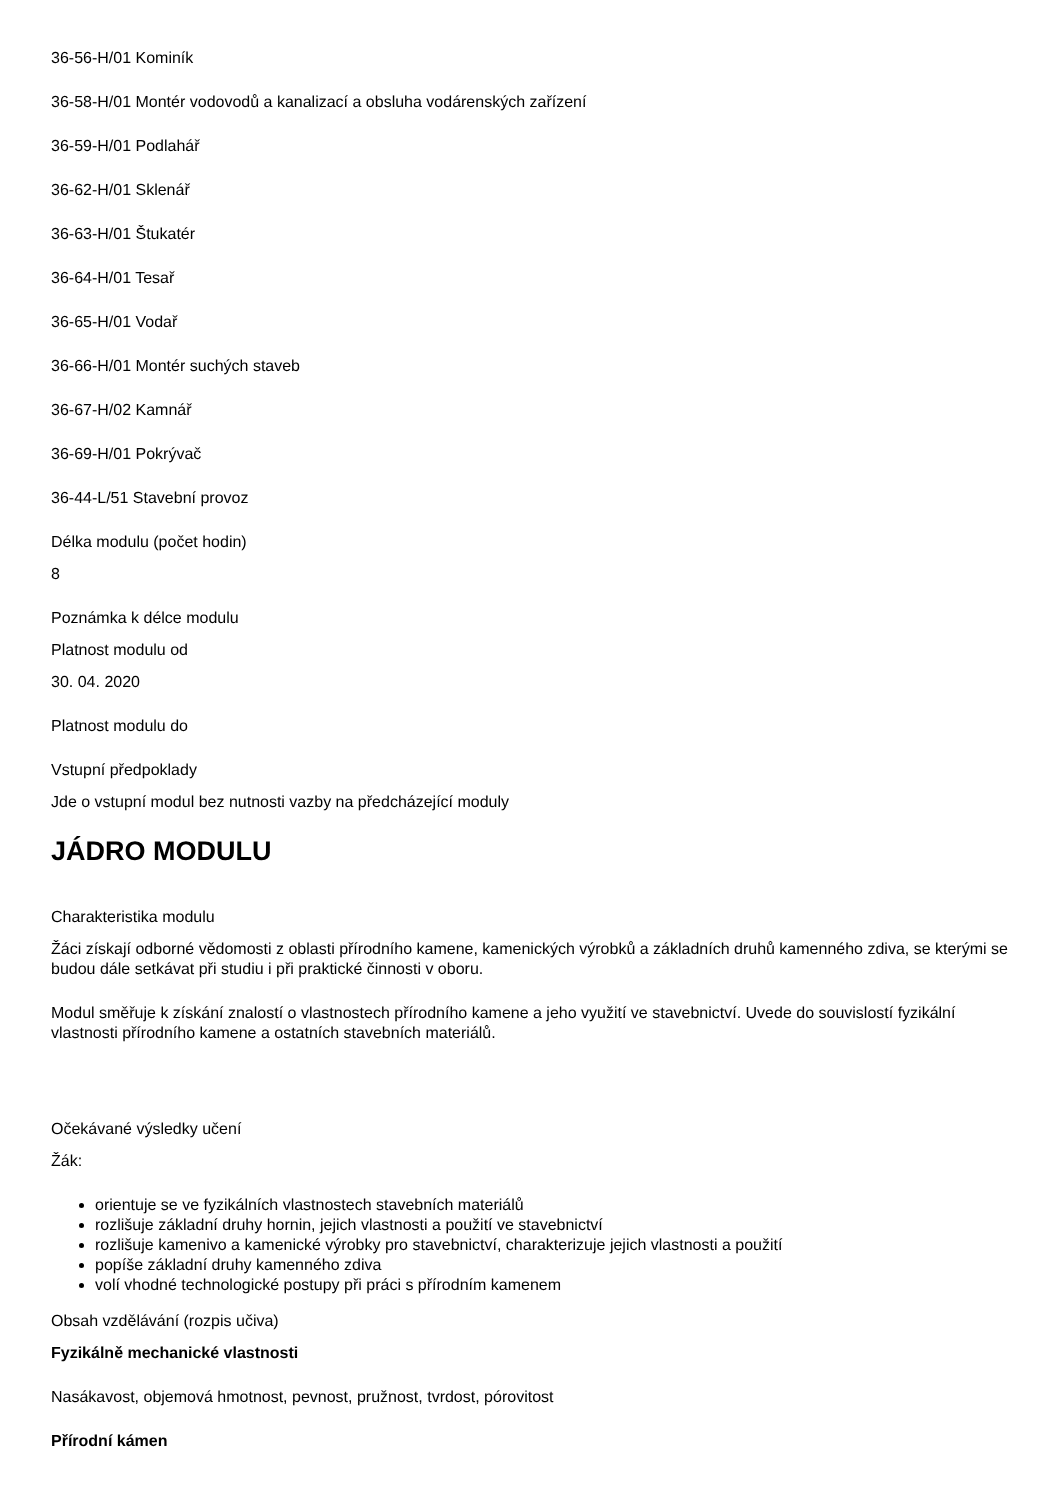36-56-H/01 Kominík
36-58-H/01 Montér vodovodů a kanalizací a obsluha vodárenských zařízení
36-59-H/01 Podlahář
36-62-H/01 Sklenář
36-63-H/01 Štukatér
36-64-H/01 Tesař
36-65-H/01 Vodař
36-66-H/01 Montér suchých staveb
36-67-H/02 Kamnář
36-69-H/01 Pokrývač
36-44-L/51 Stavební provoz
Délka modulu (počet hodin)
8
Poznámka k délce modulu
Platnost modulu od
30. 04. 2020
Platnost modulu do
Vstupní předpoklady
Jde o vstupní modul bez nutnosti vazby na předcházející moduly
JÁDRO MODULU
Charakteristika modulu
Žáci získají odborné vědomosti z oblasti přírodního kamene, kamenických výrobků a základních druhů kamenného zdiva, se kterými se budou dále setkávat při studiu i při praktické činnosti v oboru.
Modul směřuje k získání znalostí o vlastnostech přírodního kamene a jeho využití ve stavebnictví. Uvede do souvislostí fyzikální vlastnosti přírodního kamene a ostatních stavebních materiálů.
Očekávané výsledky učení
Žák:
orientuje se ve fyzikálních vlastnostech stavebních materiálů
rozlišuje základní druhy hornin, jejich vlastnosti a použití ve stavebnictví
rozlišuje kamenivo a kamenické výrobky pro stavebnictví, charakterizuje jejich vlastnosti a použití
popíše základní druhy kamenného zdiva
volí vhodné technologické postupy při práci s přírodním kamenem
Obsah vzdělávání (rozpis učiva)
Fyzikálně mechanické vlastnosti
Nasákavost, objemová hmotnost, pevnost, pružnost, tvrdost, pórovitost
Přírodní kámen